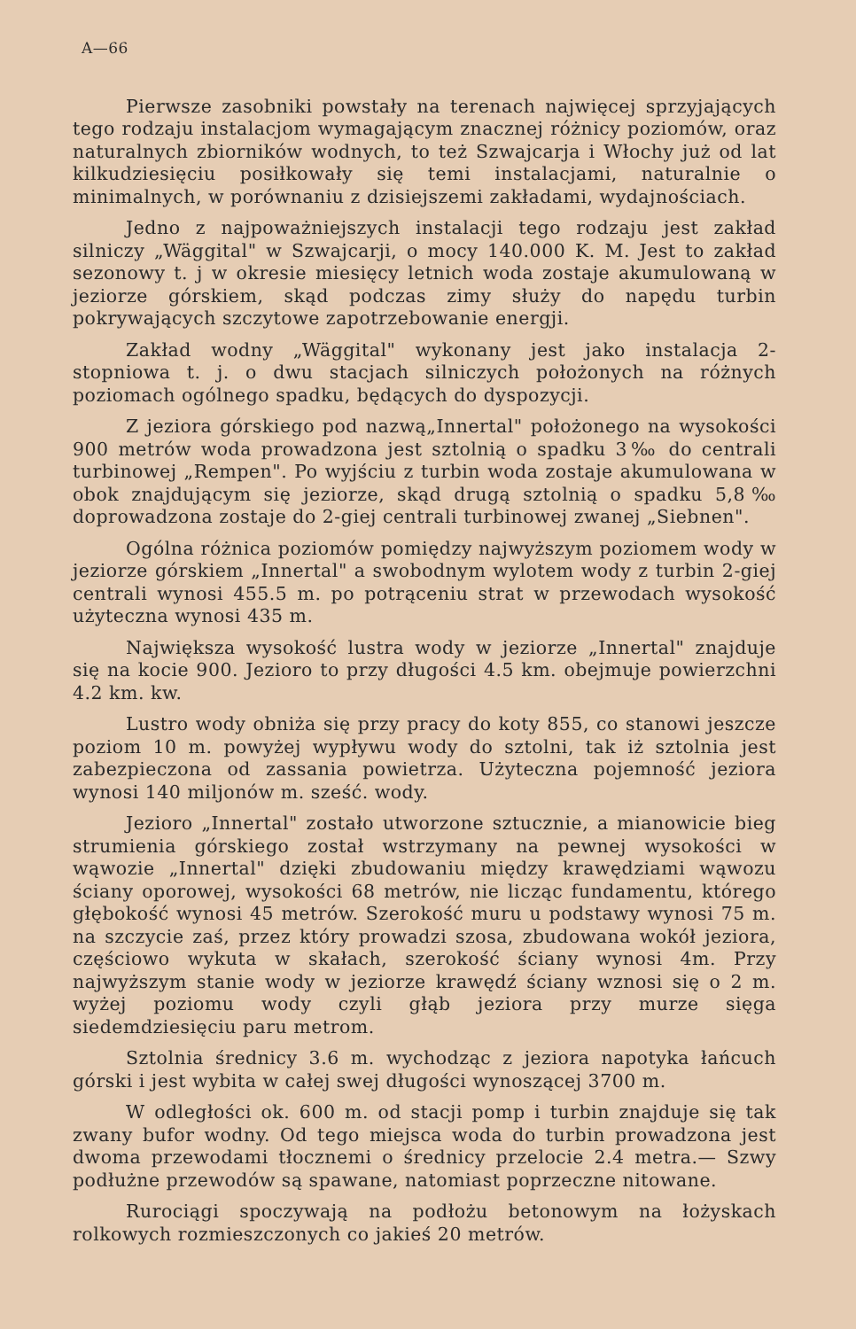A—66
Pierwsze zasobniki powstały na terenach najwięcej sprzyjających tego rodzaju instalacjom wymagającym znacznej różnicy poziomów, oraz naturalnych zbiorników wodnych, to też Szwajcarja i Włochy już od lat kilkudziesięciu posiłkowały się temi instalacjami, naturalnie o minimalnych, w porównaniu z dzisiejszemi zakładami, wydajnościach.
Jedno z najpoważniejszych instalacji tego rodzaju jest zakład silniczy „Wäggital" w Szwajcarji, o mocy 140.000 K. M. Jest to zakład sezonowy t. j w okresie miesięcy letnich woda zostaje akumulowaną w jeziorze górskiem, skąd podczas zimy służy do napędu turbin pokrywających szczytowe zapotrzebowanie energji.
Zakład wodny „Wäggital" wykonany jest jako instalacja 2-stopniowa t. j. o dwu stacjach silniczych położonych na różnych poziomach ogólnego spadku, będących do dyspozycji.
Z jeziora górskiego pod nazwą„Innertal" położonego na wysokości 900 metrów woda prowadzona jest sztolnią o spadku 3‰ do centrali turbinowej „Rempen". Po wyjściu z turbin woda zostaje akumulowana w obok znajdującym się jeziorze, skąd drugą sztolnią o spadku 5,8‰ doprowadzona zostaje do 2-giej centrali turbinowej zwanej „Siebnen".
Ogólna różnica poziomów pomiędzy najwyższym poziomem wody w jeziorze górskiem „Innertal" a swobodnym wylotem wody z turbin 2-giej centrali wynosi 455.5 m. po potrąceniu strat w przewodach wysokość użyteczna wynosi 435 m.
Największa wysokość lustra wody w jeziorze „Innertal" znajduje się na kocie 900. Jezioro to przy długości 4.5 km. obejmuje powierzchni 4.2 km. kw.
Lustro wody obniża się przy pracy do koty 855, co stanowi jeszcze poziom 10 m. powyżej wypływu wody do sztolni, tak iż sztolnia jest zabezpieczona od zassania powietrza. Użyteczna pojemność jeziora wynosi 140 miljonów m. sześć. wody.
Jezioro „Innertal" zostało utworzone sztucznie, a mianowicie bieg strumienia górskiego został wstrzymany na pewnej wysokości w wąwozie „Innertal" dzięki zbudowaniu między krawędziami wąwozu ściany oporowej, wysokości 68 metrów, nie licząc fundamentu, którego głębokość wynosi 45 metrów. Szerokość muru u podstawy wynosi 75 m. na szczycie zaś, przez który prowadzi szosa, zbudowana wokół jeziora, częściowo wykuta w skałach, szerokość ściany wynosi 4m. Przy najwyższym stanie wody w jeziorze krawędź ściany wznosi się o 2 m. wyżej poziomu wody czyli głąb jeziora przy murze sięga siedemdziesięciu paru metrom.
Sztolnia średnicy 3.6 m. wychodząc z jeziora napotyka łańcuch górski i jest wybita w całej swej długości wynoszącej 3700 m.
W odległości ok. 600 m. od stacji pomp i turbin znajduje się tak zwany bufor wodny. Od tego miejsca woda do turbin prowadzona jest dwoma przewodami tłocznemi o średnicy przelocie 2.4 metra.— Szwy podłużne przewodów są spawane, natomiast poprzeczne nitowane.
Rurociągi spoczywają na podłożu betonowym na łożyskach rolkowych rozmieszczonych co jakieś 20 metrów.